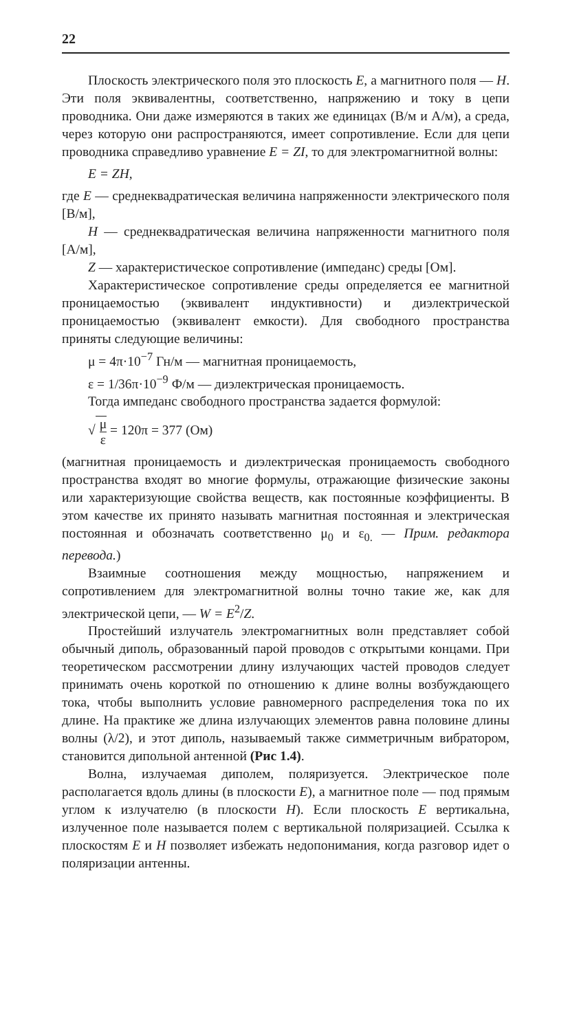22
Плоскость электрического поля это плоскость E, а магнитного поля — H. Эти поля эквивалентны, соответственно, напряжению и току в цепи проводника. Они даже измеряются в таких же единицах (В/м и А/м), а среда, через которую они распространяются, имеет сопротивление. Если для цепи проводника справедливо уравнение E = ZI, то для электромагнитной волны:
E = ZH,
где E — среднеквадратическая величина напряженности электрического поля [В/м],
H — среднеквадратическая величина напряженности магнитного поля [А/м],
Z — характеристическое сопротивление (импеданс) среды [Ом].
Характеристическое сопротивление среды определяется ее магнитной проницаемостью (эквивалент индуктивности) и диэлектрической проницаемостью (эквивалент емкости). Для свободного пространства приняты следующие величины:
μ = 4π·10<sup>−7</sup> Гн/м — магнитная проницаемость,
ε = 1/36π·10<sup>−9</sup> Ф/м — диэлектрическая проницаемость.
Тогда импеданс свободного пространства задается формулой:
√ μ ε = 120π = 377 (Ом)
(магнитная проницаемость и диэлектрическая проницаемость свободного пространства входят во многие формулы, отражающие физические законы или характеризующие свойства веществ, как постоянные коэффициенты. В этом качестве их принято называть магнитная постоянная и электрическая постоянная и обозначать соответственно μ<sub>0</sub> и ε<sub>0.</sub> — Прим. редактора перевода.)
Взаимные соотношения между мощностью, напряжением и сопротивлением для электромагнитной волны точно такие же, как для электрической цепи, — W = E<sup>2</sup>/Z.
Простейший излучатель электромагнитных волн представляет собой обычный диполь, образованный парой проводов с открытыми концами. При теоретическом рассмотрении длину излучающих частей проводов следует принимать очень короткой по отношению к длине волны возбуждающего тока, чтобы выполнить условие равномерного распределения тока по их длине. На практике же длина излучающих элементов равна половине длины волны (λ/2), и этот диполь, называемый также симметричным вибратором, становится дипольной антенной (Рис 1.4).
Волна, излучаемая диполем, поляризуется. Электрическое поле располагается вдоль длины (в плоскости E), а магнитное поле — под прямым углом к излучателю (в плоскости H). Если плоскость E вертикальна, излученное поле называется полем с вертикальной поляризацией. Ссылка к плоскостям E и H позволяет избежать недопонимания, когда разговор идет о поляризации антенны.